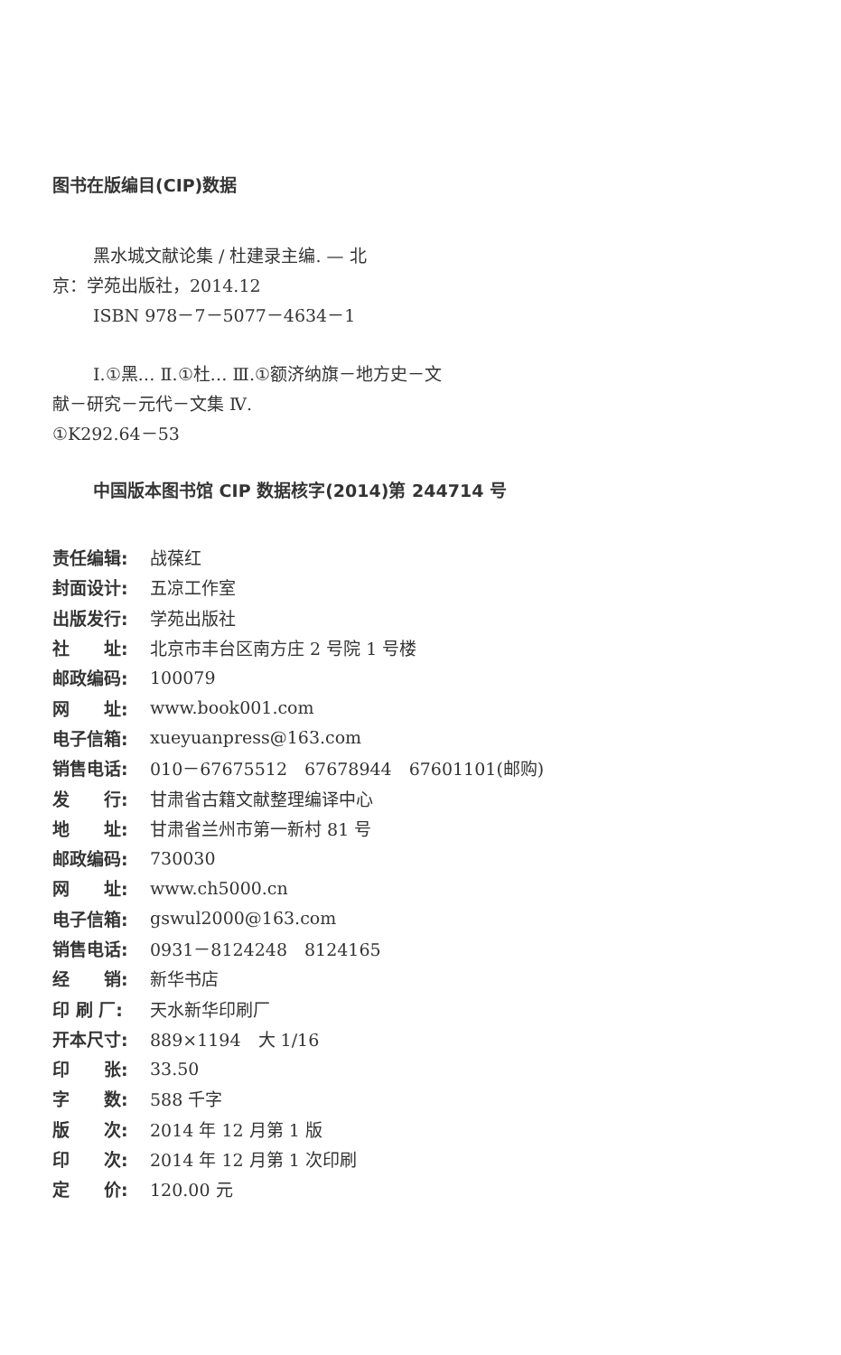图书在版编目(CIP)数据
黑水城文献论集 / 杜建录主编. — 北
京：学苑出版社，2014.12
ISBN 978－7－5077－4634－1
Ⅰ.①黑… Ⅱ.①杜… Ⅲ.①额济纳旗－地方史－文
献－研究－元代－文集 Ⅳ.
①K292.64－53
中国版本图书馆 CIP 数据核字(2014)第 244714 号
| 责任编辑: | 战葆红 |
| 封面设计: | 五凉工作室 |
| 出版发行: | 学苑出版社 |
| 社 址: | 北京市丰台区南方庄 2 号院 1 号楼 |
| 邮政编码: | 100079 |
| 网 址: | www.book001.com |
| 电子信箱: | xueyuanpress@163.com |
| 销售电话: | 010－67675512 67678944 67601101(邮购) |
| 发 行: | 甘肃省古籍文献整理编译中心 |
| 地 址: | 甘肃省兰州市第一新村 81 号 |
| 邮政编码: | 730030 |
| 网 址: | www.ch5000.cn |
| 电子信箱: | gswul2000@163.com |
| 销售电话: | 0931－8124248 8124165 |
| 经 销: | 新华书店 |
| 印 刷 厂: | 天水新华印刷厂 |
| 开本尺寸: | 889×1194 大 1/16 |
| 印 张: | 33.50 |
| 字 数: | 588 千字 |
| 版 次: | 2014 年 12 月第 1 版 |
| 印 次: | 2014 年 12 月第 1 次印刷 |
| 定 价: | 120.00 元 |